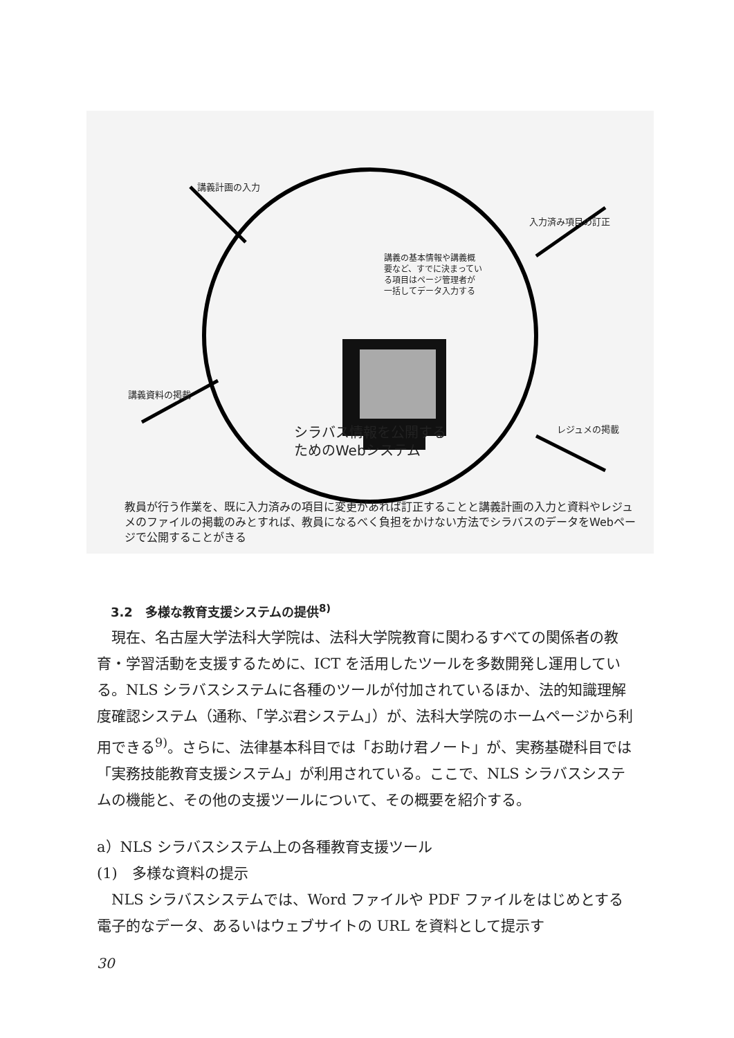講義計画の入力
入力済み項目の訂正
講義資料の掲載
レジュメの掲載
講義の基本情報や講義概
要など、すでに決まってい
る項目はページ管理者が
一括してデータ入力する
シラバス情報を公開する
ためのWebシステム
教員が行う作業を、既に入力済みの項目に変更があれば訂正することと講義計画の入力と資料やレジュメのファイルの掲載のみとすれば、教員になるべく負担をかけない方法でシラバスのデータをWebページで公開することがきる
3.2　多様な教育支援システムの提供<sup>8)</sup>
　現在、名古屋大学法科大学院は、法科大学院教育に関わるすべての関係者の教育・学習活動を支援するために、ICT を活用したツールを多数開発し運用している。NLS シラバスシステムに各種のツールが付加されているほか、法的知識理解度確認システム（通称、「学ぶ君システム」）が、法科大学院のホームページから利用できる<sup>9)</sup>。さらに、法律基本科目では「お助け君ノート」が、実務基礎科目では「実務技能教育支援システム」が利用されている。ここで、NLS シラバスシステムの機能と、その他の支援ツールについて、その概要を紹介する。
a）NLS シラバスシステム上の各種教育支援ツール
(1)　多様な資料の提示
　NLS シラバスシステムでは、Word ファイルや PDF ファイルをはじめとする電子的なデータ、あるいはウェブサイトの URL を資料として提示す
30